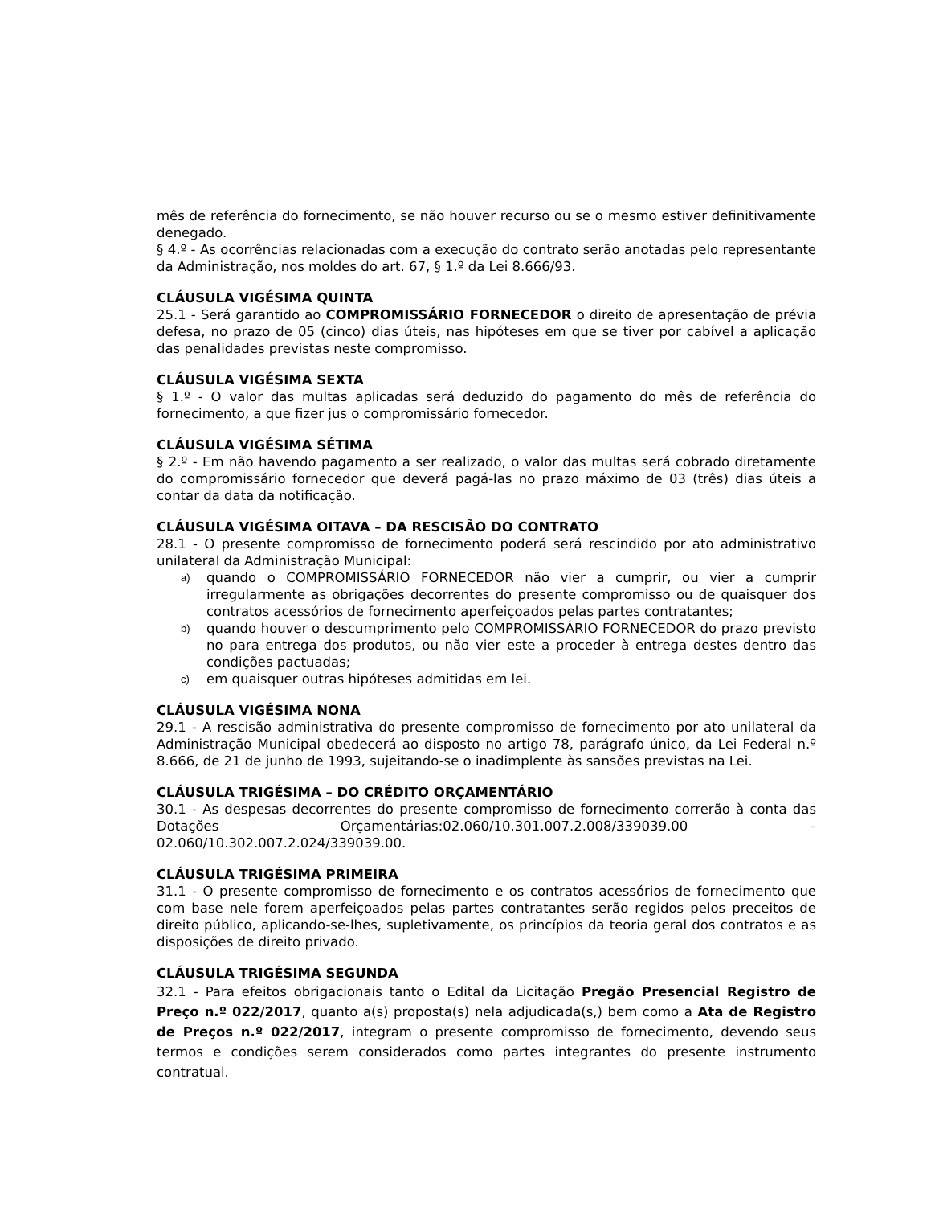mês de referência do fornecimento, se não houver recurso ou se o mesmo estiver definitivamente denegado.
§ 4.º - As ocorrências relacionadas com a execução do contrato serão anotadas pelo representante da Administração, nos moldes do art. 67, § 1.º da Lei 8.666/93.
CLÁUSULA VIGÉSIMA QUINTA
25.1 - Será garantido ao COMPROMISSÁRIO FORNECEDOR o direito de apresentação de prévia defesa, no prazo de 05 (cinco) dias úteis, nas hipóteses em que se tiver por cabível a aplicação das penalidades previstas neste compromisso.
CLÁUSULA VIGÉSIMA SEXTA
§ 1.º - O valor das multas aplicadas será deduzido do pagamento do mês de referência do fornecimento, a que fizer jus o compromissário fornecedor.
CLÁUSULA VIGÉSIMA SÉTIMA
§ 2.º - Em não havendo pagamento a ser realizado, o valor das multas será cobrado diretamente do compromissário fornecedor que deverá pagá-las no prazo máximo de 03 (três) dias úteis a contar da data da notificação.
CLÁUSULA VIGÉSIMA OITAVA – DA RESCISÃO DO CONTRATO
28.1 - O presente compromisso de fornecimento poderá será rescindido por ato administrativo unilateral da Administração Municipal:
a) quando o COMPROMISSÁRIO FORNECEDOR não vier a cumprir, ou vier a cumprir irregularmente as obrigações decorrentes do presente compromisso ou de quaisquer dos contratos acessórios de fornecimento aperfeiçoados pelas partes contratantes;
b) quando houver o descumprimento pelo COMPROMISSÁRIO FORNECEDOR do prazo previsto no para entrega dos produtos, ou não vier este a proceder à entrega destes dentro das condições pactuadas;
c) em quaisquer outras hipóteses admitidas em lei.
CLÁUSULA VIGÉSIMA NONA
29.1 - A rescisão administrativa do presente compromisso de fornecimento por ato unilateral da Administração Municipal obedecerá ao disposto no artigo 78, parágrafo único, da Lei Federal n.º 8.666, de 21 de junho de 1993, sujeitando-se o inadimplente às sansões previstas na Lei.
CLÁUSULA TRIGÉSIMA – DO CRÉDITO ORÇAMENTÁRIO
30.1 - As despesas decorrentes do presente compromisso de fornecimento correrão à conta das Dotações Orçamentárias:02.060/10.301.007.2.008/339039.00 – 02.060/10.302.007.2.024/339039.00.
CLÁUSULA TRIGÉSIMA PRIMEIRA
31.1 - O presente compromisso de fornecimento e os contratos acessórios de fornecimento que com base nele forem aperfeiçoados pelas partes contratantes serão regidos pelos preceitos de direito público, aplicando-se-lhes, supletivamente, os princípios da teoria geral dos contratos e as disposições de direito privado.
CLÁUSULA TRIGÉSIMA SEGUNDA
32.1 - Para efeitos obrigacionais tanto o Edital da Licitação Pregão Presencial Registro de Preço n.º 022/2017, quanto a(s) proposta(s) nela adjudicada(s,) bem como a Ata de Registro de Preços n.º 022/2017, integram o presente compromisso de fornecimento, devendo seus termos e condições serem considerados como partes integrantes do presente instrumento contratual.